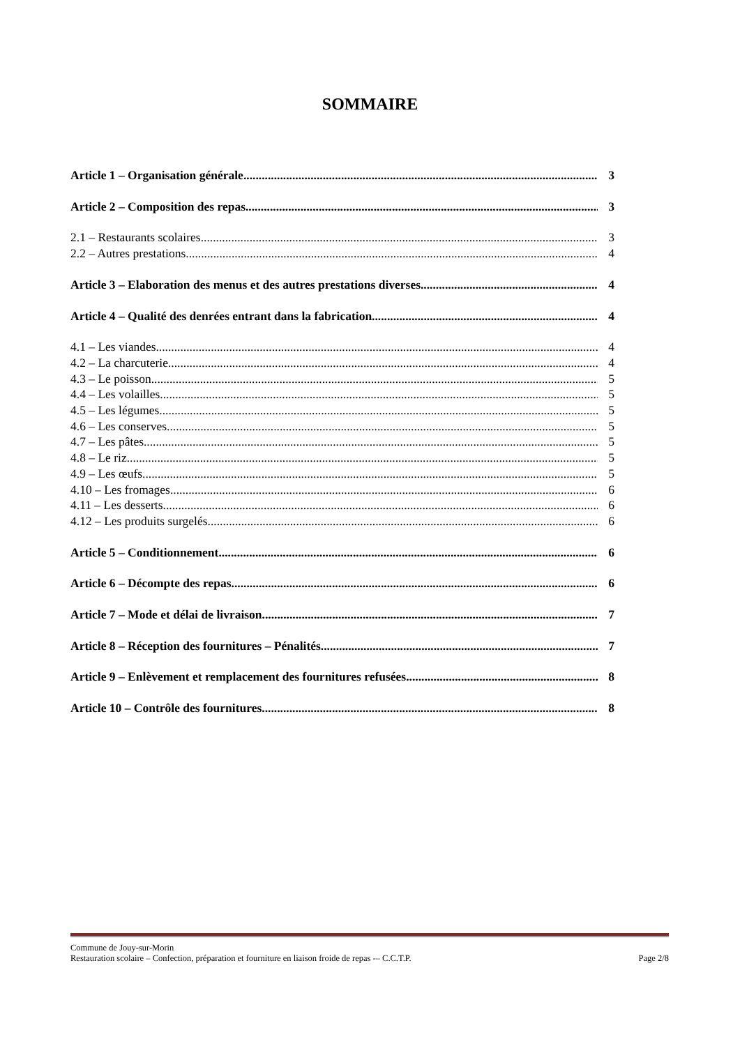SOMMAIRE
Article 1 – Organisation générale 3
Article 2 – Composition des repas 3
2.1 – Restaurants scolaires 3
2.2 – Autres prestations 4
Article 3 – Elaboration des menus et des autres prestations diverses 4
Article 4 – Qualité des denrées entrant dans la fabrication 4
4.1 – Les viandes 4
4.2 – La charcuterie 4
4.3 – Le poisson 5
4.4 – Les volailles 5
4.5 – Les légumes 5
4.6 – Les conserves 5
4.7 – Les pâtes 5
4.8 – Le riz 5
4.9 – Les œufs 5
4.10 – Les fromages 6
4.11 – Les desserts 6
4.12 – Les produits surgelés 6
Article 5 – Conditionnement 6
Article 6 – Décompte des repas 6
Article 7 – Mode et délai de livraison 7
Article 8 – Réception des fournitures – Pénalités 7
Article 9 – Enlèvement et remplacement des fournitures refusées 8
Article 10 – Contrôle des fournitures 8
Commune de Jouy-sur-Morin
Restauration scolaire – Confection, préparation et fourniture en liaison froide de repas -– C.C.T.P. Page 2/8